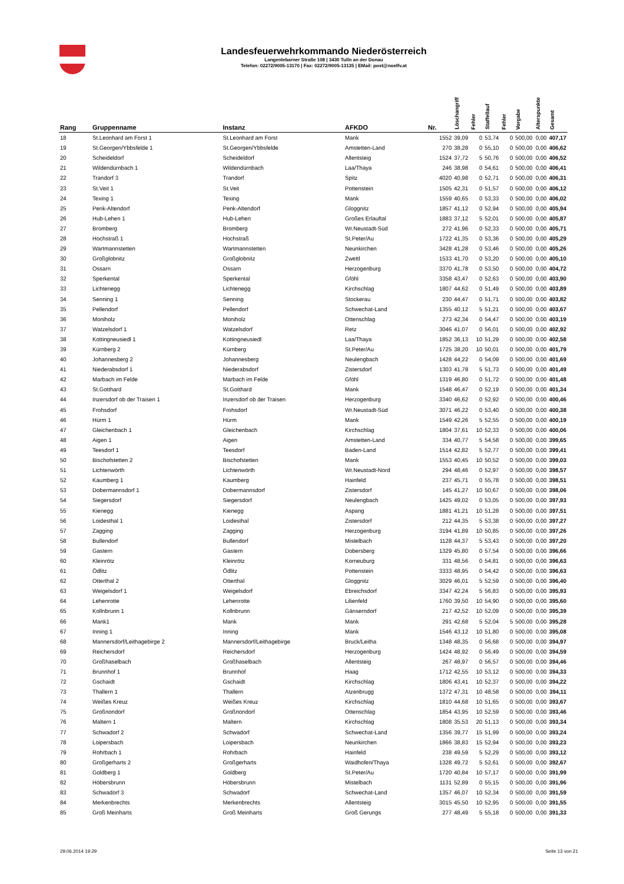Landesfeuerwehrkommando Niederösterreich
Langenlebarner Straße 108 | 3430 Tulln an der Donau
Telefon: 02272/9005-13170 | Fax: 02272/9005-13135 | EMail: post@noelfv.at
| Rang | Gruppenname | Instanz | AFKDO | Nr. | Löschangriff | Fehler | Staffellauf | Fehler | Vorgabe | Alterspunkte | Gesamt |
| --- | --- | --- | --- | --- | --- | --- | --- | --- | --- | --- | --- |
| 18 | St.Leonhard am Forst 1 | St.Leonhard am Forst | Mank | 1552 | 39,09 | 0 | 53,74 | 0 | 500,00 | 0,00 | 407,17 |
| 19 | St.Georgen/Ybbsfelde 1 | St.Georgen/Ybbsfelde | Amstetten-Land | 270 | 38,28 | 0 | 55,10 | 0 | 500,00 | 0,00 | 406,62 |
| 20 | Scheideldorf | Scheideldorf | Allentsteig | 1524 | 37,72 | 5 | 50,76 | 0 | 500,00 | 0,00 | 406,52 |
| 21 | Wildendürnbach 1 | Wildendürnbach | Laa/Thaya | 246 | 38,98 | 0 | 54,61 | 0 | 500,00 | 0,00 | 406,41 |
| 22 | Trandorf 3 | Trandorf | Spitz | 4020 | 40,98 | 0 | 52,71 | 0 | 500,00 | 0,00 | 406,31 |
| 23 | St.Veit 1 | St.Veit | Pottenstein | 1505 | 42,31 | 0 | 51,57 | 0 | 500,00 | 0,00 | 406,12 |
| 24 | Texing 1 | Texing | Mank | 1559 | 40,65 | 0 | 53,33 | 0 | 500,00 | 0,00 | 406,02 |
| 25 | Penk-Altendorf | Penk-Altendorf | Gloggnitz | 1857 | 41,12 | 0 | 52,94 | 0 | 500,00 | 0,00 | 405,94 |
| 26 | Hub-Lehen 1 | Hub-Lehen | Großes Erlauftal | 1883 | 37,12 | 5 | 52,01 | 0 | 500,00 | 0,00 | 405,87 |
| 27 | Bromberg | Bromberg | Wr.Neustadt-Süd | 272 | 41,96 | 0 | 52,33 | 0 | 500,00 | 0,00 | 405,71 |
| 28 | Hochstraß 1 | Hochstraß | St.Peter/Au | 1722 | 41,35 | 0 | 53,36 | 0 | 500,00 | 0,00 | 405,29 |
| 29 | Wartmannstetten | Wartmannstetten | Neunkirchen | 3428 | 41,28 | 0 | 53,46 | 0 | 500,00 | 0,00 | 405,26 |
| 30 | Großglobnitz | Großglobnitz | Zwettl | 1533 | 41,70 | 0 | 53,20 | 0 | 500,00 | 0,00 | 405,10 |
| 31 | Ossarn | Ossarn | Herzogenburg | 3370 | 41,78 | 0 | 53,50 | 0 | 500,00 | 0,00 | 404,72 |
| 32 | Sperkental | Sperkental | Gföhl | 3358 | 43,47 | 0 | 52,63 | 0 | 500,00 | 0,00 | 403,90 |
| 33 | Lichtenegg | Lichtenegg | Kirchschlag | 1807 | 44,62 | 0 | 51,49 | 0 | 500,00 | 0,00 | 403,89 |
| 34 | Senning 1 | Senning | Stockerau | 230 | 44,47 | 0 | 51,71 | 0 | 500,00 | 0,00 | 403,82 |
| 35 | Pellendorf | Pellendorf | Schwechat-Land | 1355 | 40,12 | 5 | 51,21 | 0 | 500,00 | 0,00 | 403,67 |
| 36 | Moniholz | Moniholz | Ottenschlag | 273 | 42,34 | 0 | 54,47 | 0 | 500,00 | 0,00 | 403,19 |
| 37 | Watzelsdorf 1 | Watzelsdorf | Retz | 3046 | 41,07 | 0 | 56,01 | 0 | 500,00 | 0,00 | 402,92 |
| 38 | Kottingneusiedl 1 | Kottingneusiedl | Laa/Thaya | 1852 | 36,13 | 10 | 51,29 | 0 | 500,00 | 0,00 | 402,58 |
| 39 | Kürnberg 2 | Kürnberg | St.Peter/Au | 1725 | 38,20 | 10 | 50,01 | 0 | 500,00 | 0,00 | 401,79 |
| 40 | Johannesberg 2 | Johannesberg | Neulengbach | 1428 | 44,22 | 0 | 54,09 | 0 | 500,00 | 0,00 | 401,69 |
| 41 | Niederabsdorf 1 | Niederabsdorf | Zistersdorf | 1303 | 41,78 | 5 | 51,73 | 0 | 500,00 | 0,00 | 401,49 |
| 42 | Marbach im Felde | Marbach im Felde | Gföhl | 1319 | 46,80 | 0 | 51,72 | 0 | 500,00 | 0,00 | 401,48 |
| 43 | St.Gotthard | St.Gotthard | Mank | 1548 | 46,47 | 0 | 52,19 | 0 | 500,00 | 0,00 | 401,34 |
| 44 | Inzersdorf ob der Traisen 1 | Inzersdorf ob der Traisen | Herzogenburg | 3340 | 46,62 | 0 | 52,92 | 0 | 500,00 | 0,00 | 400,46 |
| 45 | Frohsdorf | Frohsdorf | Wr.Neustadt-Süd | 3071 | 46,22 | 0 | 53,40 | 0 | 500,00 | 0,00 | 400,38 |
| 46 | Hürm 1 | Hürm | Mank | 1549 | 42,26 | 5 | 52,55 | 0 | 500,00 | 0,00 | 400,19 |
| 47 | Gleichenbach 1 | Gleichenbach | Kirchschlag | 1804 | 37,61 | 10 | 52,33 | 0 | 500,00 | 0,00 | 400,06 |
| 48 | Aigen 1 | Aigen | Amstetten-Land | 334 | 40,77 | 5 | 54,58 | 0 | 500,00 | 0,00 | 399,65 |
| 49 | Teesdorf 1 | Teesdorf | Baden-Land | 1514 | 42,82 | 5 | 52,77 | 0 | 500,00 | 0,00 | 399,41 |
| 50 | Bischofstetten 2 | Bischofstetten | Mank | 1553 | 40,45 | 10 | 50,52 | 0 | 500,00 | 0,00 | 399,03 |
| 51 | Lichtenwörth | Lichtenwörth | Wr.Neustadt-Nord | 294 | 48,46 | 0 | 52,97 | 0 | 500,00 | 0,00 | 398,57 |
| 52 | Kaumberg 1 | Kaumberg | Hainfeld | 237 | 45,71 | 0 | 55,78 | 0 | 500,00 | 0,00 | 398,51 |
| 53 | Dobermannsdorf 1 | Dobermannsdorf | Zistersdorf | 145 | 41,27 | 10 | 50,67 | 0 | 500,00 | 0,00 | 398,06 |
| 54 | Siegersdorf | Siegersdorf | Neulengbach | 1425 | 49,02 | 0 | 53,05 | 0 | 500,00 | 0,00 | 397,93 |
| 55 | Kienegg | Kienegg | Aspang | 1881 | 41,21 | 10 | 51,28 | 0 | 500,00 | 0,00 | 397,51 |
| 56 | Loidesthal 1 | Loidesthal | Zistersdorf | 212 | 44,35 | 5 | 53,38 | 0 | 500,00 | 0,00 | 397,27 |
| 57 | Zagging | Zagging | Herzogenburg | 3194 | 41,89 | 10 | 50,85 | 0 | 500,00 | 0,00 | 397,26 |
| 58 | Bullendorf | Bullendorf | Mistelbach | 1128 | 44,37 | 5 | 53,43 | 0 | 500,00 | 0,00 | 397,20 |
| 59 | Gastern | Gastern | Dobersberg | 1329 | 45,80 | 0 | 57,54 | 0 | 500,00 | 0,00 | 396,66 |
| 60 | Kleinrötz | Kleinrötz | Korneuburg | 331 | 48,56 | 0 | 54,81 | 0 | 500,00 | 0,00 | 396,63 |
| 61 | Ödlitz | Ödlitz | Pottenstein | 3333 | 48,95 | 0 | 54,42 | 0 | 500,00 | 0,00 | 396,63 |
| 62 | Otterthal 2 | Otterthal | Gloggnitz | 3029 | 46,01 | 5 | 52,59 | 0 | 500,00 | 0,00 | 396,40 |
| 63 | Weigelsdorf 1 | Weigelsdorf | Ebreichsdorf | 3347 | 42,24 | 5 | 56,83 | 0 | 500,00 | 0,00 | 395,93 |
| 64 | Lehenrotte | Lehenrotte | Lilienfeld | 1760 | 39,50 | 10 | 54,90 | 0 | 500,00 | 0,00 | 395,60 |
| 65 | Kollnbrunn 1 | Kollnbrunn | Gänserndorf | 217 | 42,52 | 10 | 52,09 | 0 | 500,00 | 0,00 | 395,39 |
| 66 | Mank1 | Mank | Mank | 291 | 42,68 | 5 | 52,04 | 5 | 500,00 | 0,00 | 395,28 |
| 67 | Inning 1 | Inning | Mank | 1546 | 43,12 | 10 | 51,80 | 0 | 500,00 | 0,00 | 395,08 |
| 68 | Mannersdorf/Leithagebirge 2 | Mannersdorf/Leithagebirge | Bruck/Leitha | 1348 | 48,35 | 0 | 56,68 | 0 | 500,00 | 0,00 | 394,97 |
| 69 | Reichersdorf | Reichersdorf | Herzogenburg | 1424 | 48,92 | 0 | 56,49 | 0 | 500,00 | 0,00 | 394,59 |
| 70 | Großhaselbach | Großhaselbach | Allentsteig | 267 | 48,97 | 0 | 56,57 | 0 | 500,00 | 0,00 | 394,46 |
| 71 | Brunnhof 1 | Brunnhof | Haag | 1712 | 42,55 | 10 | 53,12 | 0 | 500,00 | 0,00 | 394,33 |
| 72 | Gschaidt | Gschaidt | Kirchschlag | 1806 | 43,41 | 10 | 52,37 | 0 | 500,00 | 0,00 | 394,22 |
| 73 | Thallern 1 | Thallern | Atzenbrugg | 1372 | 47,31 | 10 | 48,58 | 0 | 500,00 | 0,00 | 394,11 |
| 74 | Weißes Kreuz | Weißes Kreuz | Kirchschlag | 1810 | 44,68 | 10 | 51,65 | 0 | 500,00 | 0,00 | 393,67 |
| 75 | Großnondorf | Großnondorf | Ottenschlag | 1854 | 43,95 | 10 | 52,59 | 0 | 500,00 | 0,00 | 393,46 |
| 76 | Maltern 1 | Maltern | Kirchschlag | 1808 | 35,53 | 20 | 51,13 | 0 | 500,00 | 0,00 | 393,34 |
| 77 | Schwadorf 2 | Schwadorf | Schwechat-Land | 1356 | 39,77 | 15 | 51,99 | 0 | 500,00 | 0,00 | 393,24 |
| 78 | Loipersbach | Loipersbach | Neunkirchen | 1866 | 38,83 | 15 | 52,94 | 0 | 500,00 | 0,00 | 393,23 |
| 79 | Rohrbach 1 | Rohrbach | Hainfeld | 238 | 49,59 | 5 | 52,29 | 0 | 500,00 | 0,00 | 393,12 |
| 80 | Großgerharts 2 | Großgerharts | Waidhofen/Thaya | 1328 | 49,72 | 5 | 52,61 | 0 | 500,00 | 0,00 | 392,67 |
| 81 | Goldberg 1 | Goldberg | St.Peter/Au | 1720 | 40,84 | 10 | 57,17 | 0 | 500,00 | 0,00 | 391,99 |
| 82 | Höbersbrunn | Höbersbrunn | Mistelbach | 1131 | 52,89 | 0 | 55,15 | 0 | 500,00 | 0,00 | 391,96 |
| 83 | Schwadorf 3 | Schwadorf | Schwechat-Land | 1357 | 46,07 | 10 | 52,34 | 0 | 500,00 | 0,00 | 391,59 |
| 84 | Merkenbrechts | Merkenbrechts | Allentsteig | 3015 | 45,50 | 10 | 52,95 | 0 | 500,00 | 0,00 | 391,55 |
| 85 | Groß Meinharts | Groß Meinharts | Groß Gerungs | 277 | 48,49 | 5 | 55,18 | 0 | 500,00 | 0,00 | 391,33 |
29.06.2014 19:29 Seite 13 von 21